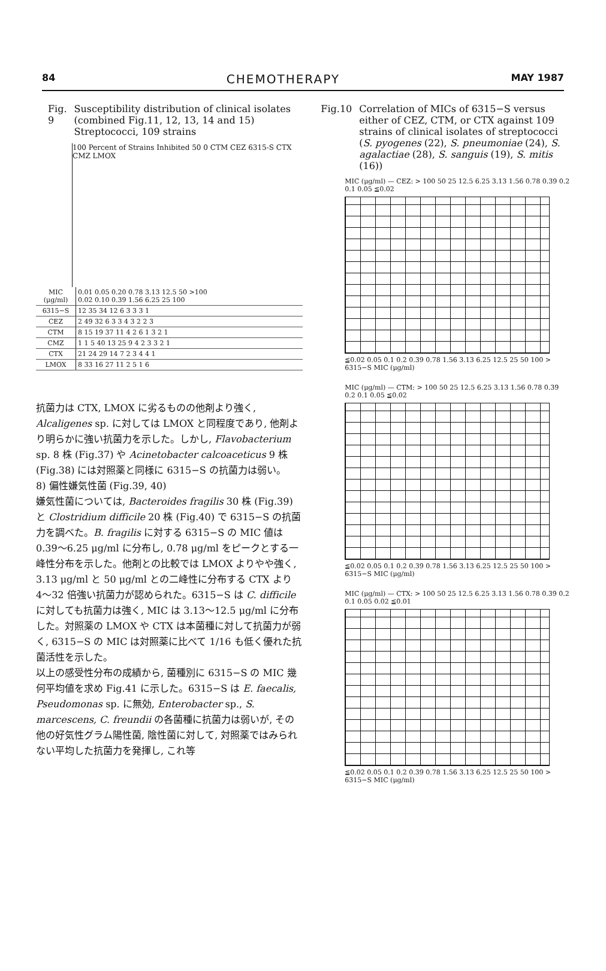84 CHEMOTHERAPY MAY 1987
Fig. 9 Susceptibility distribution of clinical isolates (combined Fig.11, 12, 13, 14 and 15) Streptococci, 109 strains
100 Percent of Strains Inhibited 50 0 CTM CEZ 6315-S CTX CMZ LMOX
| MIC (μg/ml) | 0.01 0.05 0.20 0.78 3.13 12.5 50 >100 0.02 0.10 0.39 1.56 6.25 25 100 |
| 6315−S | 12 35 34 12 6 3 3 3 1 |
| CEZ | 2 49 32 6 3 3 4 3 2 2 3 |
| CTM | 8 15 19 37 11 4 2 6 1 3 2 1 |
| CMZ | 1 1 5 40 13 25 9 4 2 3 3 2 1 |
| CTX | 21 24 29 14 7 2 3 4 4 1 |
| LMOX | 8 33 16 27 11 2 5 1 6 |
抗菌力は CTX, LMOX に劣るものの他剤より強く, Alcaligenes sp. に対しては LMOX と同程度であり, 他剤より明らかに強い抗菌力を示した。しかし, Flavobacterium sp. 8 株 (Fig.37) や Acinetobacter calcoaceticus 9 株 (Fig.38) には対照薬と同様に 6315−S の抗菌力は弱い。
8) 偏性嫌気性菌 (Fig.39, 40)
嫌気性菌については, Bacteroides fragilis 30 株 (Fig.39) と Clostridium difficile 20 株 (Fig.40) で 6315−S の抗菌力を調べた。B. fragilis に対する 6315−S の MIC 値は 0.39〜6.25 μg/ml に分布し, 0.78 μg/ml をピークとする一峰性分布を示した。他剤との比較では LMOX よりやや強く, 3.13 μg/ml と 50 μg/ml との二峰性に分布する CTX より 4〜32 倍強い抗菌力が認められた。6315−S は C. difficile に対しても抗菌力は強く, MIC は 3.13〜12.5 μg/ml に分布した。対照薬の LMOX や CTX は本菌種に対して抗菌力が弱く, 6315−S の MIC は対照薬に比べて 1/16 も低く優れた抗菌活性を示した。
以上の感受性分布の成績から, 菌種別に 6315−S の MIC 幾何平均値を求め Fig.41 に示した。6315−S は E. faecalis, Pseudomonas sp. に無効, Enterobacter sp., S. marcescens, C. freundii の各菌種に抗菌力は弱いが, その他の好気性グラム陽性菌, 陰性菌に対して, 対照薬ではみられない平均した抗菌力を発揮し, これ等
Fig.10 Correlation of MICs of 6315−S versus either of CEZ, CTM, or CTX against 109 strains of clinical isolates of streptococci (S. pyogenes (22), S. pneumoniae (24), S. agalactiae (28), S. sanguis (19), S. mitis (16))
MIC (μg/ml) — CEZ: > 100 50 25 12.5 6.25 3.13 1.56 0.78 0.39 0.2 0.1 0.05 ≦0.02
≦0.02 0.05 0.1 0.2 0.39 0.78 1.56 3.13 6.25 12.5 25 50 100 > 6315−S MIC (μg/ml)
MIC (μg/ml) — CTM: > 100 50 25 12.5 6.25 3.13 1.56 0.78 0.39 0.2 0.1 0.05 ≦0.02
≦0.02 0.05 0.1 0.2 0.39 0.78 1.56 3.13 6.25 12.5 25 50 100 > 6315−S MIC (μg/ml)
MIC (μg/ml) — CTX: > 100 50 25 12.5 6.25 3.13 1.56 0.78 0.39 0.2 0.1 0.05 0.02 ≦0.01
≦0.02 0.05 0.1 0.2 0.39 0.78 1.56 3.13 6.25 12.5 25 50 100 > 6315−S MIC (μg/ml)